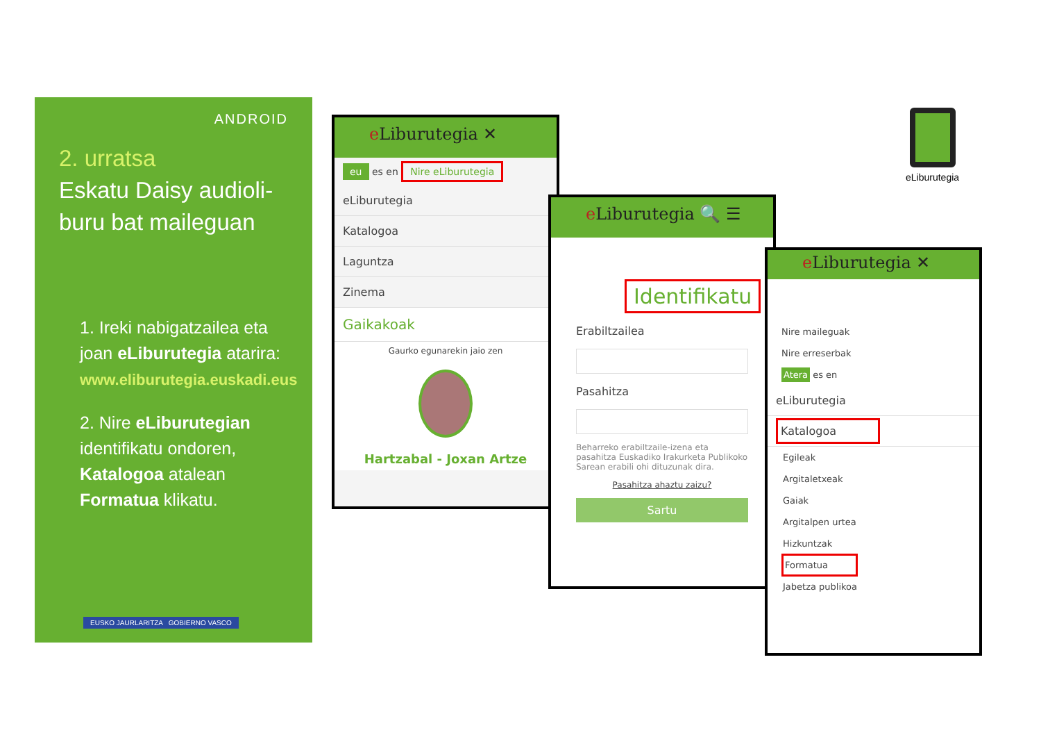ANDROID
2. urratsa
Eskatu Daisy audioli-buru bat maileguan
1. Ireki nabigatzailea eta joan eLiburutegia atarira:
www.eliburutegia.euskadi.eus
2. Nire eLiburutegian identifikatu ondoren, Katalogoa atalean Formatua klikatu.
EUSKO JAURLARITZA GOBIERNO VASCO
e Liburutegia ✕
eu es en Nire eLiburutegia
eLiburutegia
Katalogoa
Laguntza
Zinema
Gaikakoak
Gaurko egunarekin jaio zen
Hartzabal - Joxan Artze
e Liburutegia 🔍 ☰
Identifikatu
Erabiltzailea
Pasahitza
Beharreko erabiltzaile-izena eta pasahitza Euskadiko Irakurketa Publikoko Sarean erabili ohi dituzunak dira.
Pasahitza ahaztu zaizu?
Sartu
e Liburutegia ✕
Nire maileguak
Nire erreserbak
Atera es en
eLiburutegia
Katalogoa
Egileak
Argitaletxeak
Gaiak
Argitalpen urtea
Hizkuntzak
Formatua
Jabetza publikoa
eLiburutegia